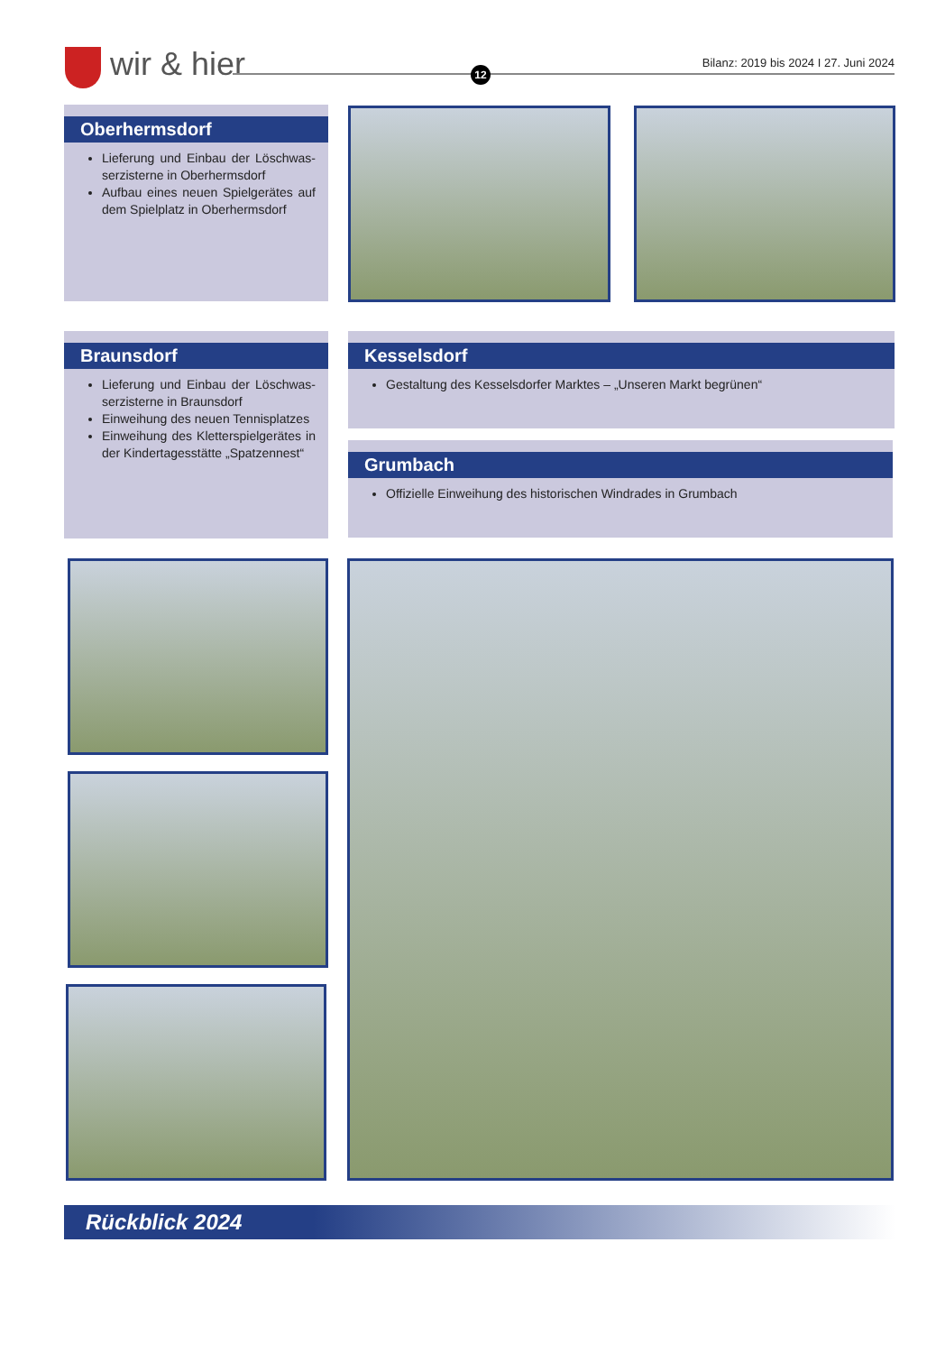wir & hier 12
Bilanz: 2019 bis 2024 I 27. Juni 2024
Oberhermsdorf
Lieferung und Einbau der Löschwas­serzisterne in Oberhermsdorf
Aufbau eines neuen Spielgerätes auf dem Spielplatz in Oberhermsdorf
Braunsdorf
Lieferung und Einbau der Löschwas­serzisterne in Braunsdorf
Einweihung des neuen Tennisplatzes
Einweihung des Kletterspielgerätes in der Kindertagesstätte „Spatzennest“
Kesselsdorf
Gestaltung des Kesselsdorfer Marktes – „Unseren Markt begrünen“
Grumbach
Offizielle Einweihung des historischen Windrades in Grumbach
Rückblick 2024